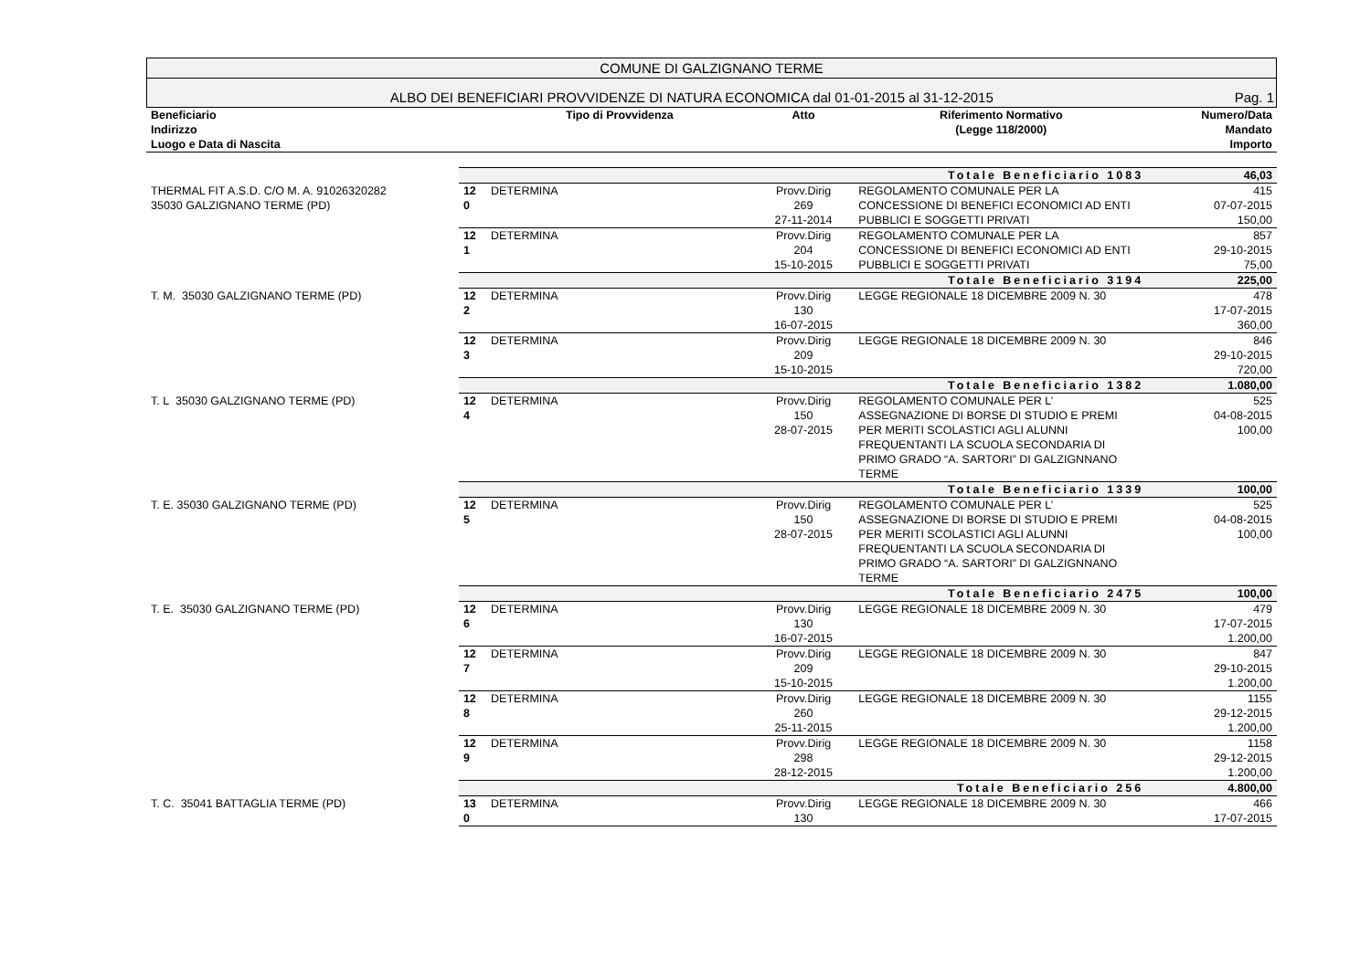COMUNE DI GALZIGNANO TERME
ALBO DEI BENEFICIARI PROVVIDENZE DI NATURA ECONOMICA dal 01-01-2015 al 31-12-2015 Pag. 1
| Beneficiario Indirizzo Luogo e Data di Nascita | | Tipo di Provvidenza | Atto | Riferimento Normativo (Legge 118/2000) | Numero/Data Mandato Importo |
| --- | --- | --- | --- | --- | --- |
| | Totale Beneficiario 1083 | | | | 46,03 |
| THERMAL FIT A.S.D. C/O M. A. 91026320282 35030 GALZIGNANO TERME (PD) | 12 0 | DETERMINA | Provv.Dirig 269 27-11-2014 | REGOLAMENTO COMUNALE PER LA CONCESSIONE DI BENEFICI ECONOMICI AD ENTI PUBBLICI E SOGGETTI PRIVATI | 415 07-07-2015 150,00 |
| | 12 1 | DETERMINA | Provv.Dirig 204 15-10-2015 | REGOLAMENTO COMUNALE PER LA CONCESSIONE DI BENEFICI ECONOMICI AD ENTI PUBBLICI E SOGGETTI PRIVATI | 857 29-10-2015 75,00 |
| | Totale Beneficiario 3194 | | | | 225,00 |
| T. M. 35030 GALZIGNANO TERME (PD) | 12 2 | DETERMINA | Provv.Dirig 130 16-07-2015 | LEGGE REGIONALE 18 DICEMBRE 2009 N. 30 | 478 17-07-2015 360,00 |
| | 12 3 | DETERMINA | Provv.Dirig 209 15-10-2015 | LEGGE REGIONALE 18 DICEMBRE 2009 N. 30 | 846 29-10-2015 720,00 |
| | Totale Beneficiario 1382 | | | | 1.080,00 |
| T. L 35030 GALZIGNANO TERME (PD) | 12 4 | DETERMINA | Provv.Dirig 150 28-07-2015 | REGOLAMENTO COMUNALE PER L’ ASSEGNAZIONE DI BORSE DI STUDIO E PREMI PER MERITI SCOLASTICI AGLI ALUNNI FREQUENTANTI LA SCUOLA SECONDARIA DI PRIMO GRADO “A. SARTORI” DI GALZIGNNANO TERME | 525 04-08-2015 100,00 |
| | Totale Beneficiario 1339 | | | | 100,00 |
| T. E. 35030 GALZIGNANO TERME (PD) | 12 5 | DETERMINA | Provv.Dirig 150 28-07-2015 | REGOLAMENTO COMUNALE PER L’ ASSEGNAZIONE DI BORSE DI STUDIO E PREMI PER MERITI SCOLASTICI AGLI ALUNNI FREQUENTANTI LA SCUOLA SECONDARIA DI PRIMO GRADO “A. SARTORI” DI GALZIGNNANO TERME | 525 04-08-2015 100,00 |
| | Totale Beneficiario 2475 | | | | 100,00 |
| T. E. 35030 GALZIGNANO TERME (PD) | 12 6 | DETERMINA | Provv.Dirig 130 16-07-2015 | LEGGE REGIONALE 18 DICEMBRE 2009 N. 30 | 479 17-07-2015 1.200,00 |
| | 12 7 | DETERMINA | Provv.Dirig 209 15-10-2015 | LEGGE REGIONALE 18 DICEMBRE 2009 N. 30 | 847 29-10-2015 1.200,00 |
| | 12 8 | DETERMINA | Provv.Dirig 260 25-11-2015 | LEGGE REGIONALE 18 DICEMBRE 2009 N. 30 | 1155 29-12-2015 1.200,00 |
| | 12 9 | DETERMINA | Provv.Dirig 298 28-12-2015 | LEGGE REGIONALE 18 DICEMBRE 2009 N. 30 | 1158 29-12-2015 1.200,00 |
| | Totale Beneficiario 256 | | | | 4.800,00 |
| T. C. 35041 BATTAGLIA TERME (PD) | 13 0 | DETERMINA | Provv.Dirig 130 | LEGGE REGIONALE 18 DICEMBRE 2009 N. 30 | 466 17-07-2015 |